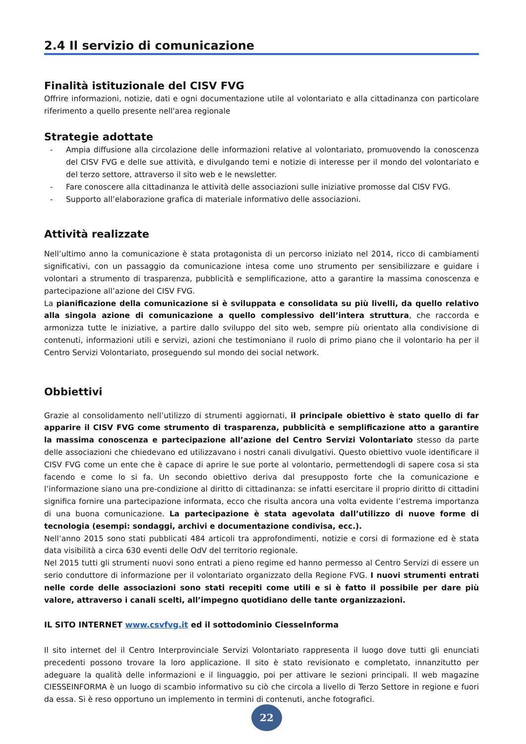2.4 Il servizio di comunicazione
Finalità istituzionale del CISV FVG
Offrire informazioni, notizie, dati e ogni documentazione utile al volontariato e alla cittadinanza con particolare riferimento a quello presente nell'area regionale
Strategie adottate
- Ampia diffusione alla circolazione delle informazioni relative al volontariato, promuovendo la conoscenza del CISV FVG e delle sue attività, e divulgando temi e notizie di interesse per il mondo del volontariato e del terzo settore, attraverso il sito web e le newsletter.
- Fare conoscere alla cittadinanza le attività delle associazioni sulle iniziative promosse dal CISV FVG.
- Supporto all’elaborazione grafica di materiale informativo delle associazioni.
Attività realizzate
Nell’ultimo anno la comunicazione è stata protagonista di un percorso iniziato nel 2014, ricco di cambiamenti significativi, con un passaggio da comunicazione intesa come uno strumento per sensibilizzare e guidare i volontari a strumento di trasparenza, pubblicità e semplificazione, atto a garantire la massima conoscenza e partecipazione all’azione del CISV FVG.
La pianificazione della comunicazione si è sviluppata e consolidata su più livelli, da quello relativo alla singola azione di comunicazione a quello complessivo dell’intera struttura, che raccorda e armonizza tutte le iniziative, a partire dallo sviluppo del sito web, sempre più orientato alla condivisione di contenuti, informazioni utili e servizi, azioni che testimoniano il ruolo di primo piano che il volontario ha per il Centro Servizi Volontariato, proseguendo sul mondo dei social network.
Obbiettivi
Grazie al consolidamento nell’utilizzo di strumenti aggiornati, il principale obiettivo è stato quello di far apparire il CISV FVG come strumento di trasparenza, pubblicità e semplificazione atto a garantire la massima conoscenza e partecipazione all’azione del Centro Servizi Volontariato stesso da parte delle associazioni che chiedevano ed utilizzavano i nostri canali divulgativi. Questo obiettivo vuole identificare il CISV FVG come un ente che è capace di aprire le sue porte al volontario, permettendogli di sapere cosa si sta facendo e come lo si fa. Un secondo obiettivo deriva dal presupposto forte che la comunicazione e l’informazione siano una pre-condizione al diritto di cittadinanza: se infatti esercitare il proprio diritto di cittadini significa fornire una partecipazione informata, ecco che risulta ancora una volta evidente l’estrema importanza di una buona comunicazione. La partecipazione è stata agevolata dall’utilizzo di nuove forme di tecnologia (esempi: sondaggi, archivi e documentazione condivisa, ecc.).
Nell’anno 2015 sono stati pubblicati 484 articoli tra approfondimenti, notizie e corsi di formazione ed è stata data visibilità a circa 630 eventi delle OdV del territorio regionale.
Nel 2015 tutti gli strumenti nuovi sono entrati a pieno regime ed hanno permesso al Centro Servizi di essere un serio conduttore di informazione per il volontariato organizzato della Regione FVG. I nuovi strumenti entrati nelle corde delle associazioni sono stati recepiti come utili e si è fatto il possibile per dare più valore, attraverso i canali scelti, all’impegno quotidiano delle tante organizzazioni.
IL SITO INTERNET www.csvfvg.it ed il sottodominio CiesseInforma
Il sito internet del il Centro Interprovinciale Servizi Volontariato rappresenta il luogo dove tutti gli enunciati precedenti possono trovare la loro applicazione. Il sito è stato revisionato e completato, innanzitutto per adeguare la qualità delle informazioni e il linguaggio, poi per attivare le sezioni principali. Il web magazine CIESSEINFORMA è un luogo di scambio informativo su ciò che circola a livello di Terzo Settore in regione e fuori da essa. Si è reso opportuno un implemento in termini di contenuti, anche fotografici.
22